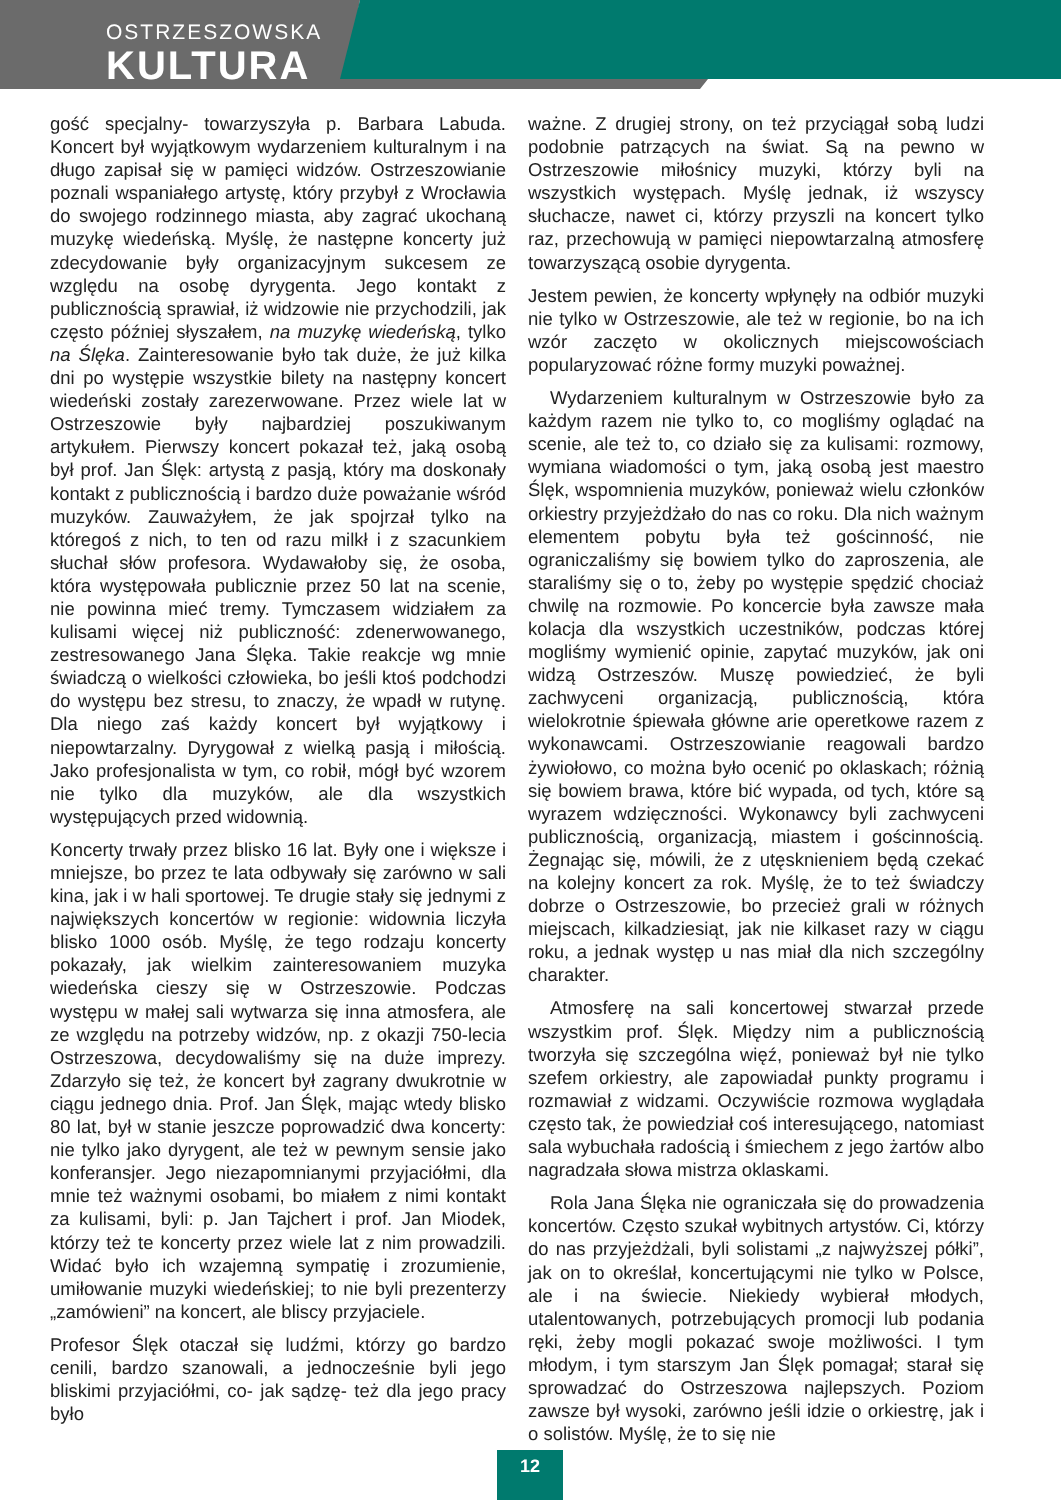OSTRZESZOWSKA
KULTURA
gość specjalny- towarzyszyła p. Barbara Labuda. Koncert był wyjątkowym wydarzeniem kulturalnym i na długo zapisał się w pamięci widzów. Ostrzeszowianie poznali wspaniałego artystę, który przybył z Wrocławia do swojego rodzinnego miasta, aby zagrać ukochaną muzykę wiedeńską. Myślę, że następne koncerty już zdecydowanie były organizacyjnym sukcesem ze względu na osobę dyrygenta. Jego kontakt z publicznością sprawiał, iż widzowie nie przychodzili, jak często później słyszałem, na muzykę wiedeńską, tylko na Ślęka. Zainteresowanie było tak duże, że już kilka dni po występie wszystkie bilety na następny koncert wiedeński zostały zarezerwowane. Przez wiele lat w Ostrzeszowie były najbardziej poszukiwanym artykułem. Pierwszy koncert pokazał też, jaką osobą był prof. Jan Ślęk: artystą z pasją, który ma doskonały kontakt z publicznością i bardzo duże poważanie wśród muzyków. Zauważyłem, że jak spojrzał tylko na któregoś z nich, to ten od razu milkł i z szacunkiem słuchał słów profesora. Wydawałoby się, że osoba, która występowała publicznie przez 50 lat na scenie, nie powinna mieć tremy. Tymczasem widziałem za kulisami więcej niż publiczność: zdenerwowanego, zestresowanego Jana Ślęka. Takie reakcje wg mnie świadczą o wielkości człowieka, bo jeśli ktoś podchodzi do występu bez stresu, to znaczy, że wpadł w rutynę. Dla niego zaś każdy koncert był wyjątkowy i niepowtarzalny. Dyrygował z wielką pasją i miłością. Jako profesjonalista w tym, co robił, mógł być wzorem nie tylko dla muzyków, ale dla wszystkich występujących przed widownią.
Koncerty trwały przez blisko 16 lat. Były one i większe i mniejsze, bo przez te lata odbywały się zarówno w sali kina, jak i w hali sportowej. Te drugie stały się jednymi z największych koncertów w regionie: widownia liczyła blisko 1000 osób. Myślę, że tego rodzaju koncerty pokazały, jak wielkim zainteresowaniem muzyka wiedeńska cieszy się w Ostrzeszowie. Podczas występu w małej sali wytwarza się inna atmosfera, ale ze względu na potrzeby widzów, np. z okazji 750-lecia Ostrzeszowa, decydowaliśmy się na duże imprezy. Zdarzyło się też, że koncert był zagrany dwukrotnie w ciągu jednego dnia. Prof. Jan Ślęk, mając wtedy blisko 80 lat, był w stanie jeszcze poprowadzić dwa koncerty: nie tylko jako dyrygent, ale też w pewnym sensie jako konferansjer. Jego niezapomnianymi przyjaciółmi, dla mnie też ważnymi osobami, bo miałem z nimi kontakt za kulisami, byli: p. Jan Tajchert i prof. Jan Miodek, którzy też te koncerty przez wiele lat z nim prowadzili. Widać było ich wzajemną sympatię i zrozumienie, umiłowanie muzyki wiedeńskiej; to nie byli prezenterzy „zamówieni” na koncert, ale bliscy przyjaciele.
Profesor Ślęk otaczał się ludźmi, którzy go bardzo cenili, bardzo szanowali, a jednocześnie byli jego bliskimi przyjaciółmi, co- jak sądzę- też dla jego pracy było
ważne. Z drugiej strony, on też przyciągał sobą ludzi podobnie patrzących na świat. Są na pewno w Ostrzeszowie miłośnicy muzyki, którzy byli na wszystkich występach. Myślę jednak, iż wszyscy słuchacze, nawet ci, którzy przyszli na koncert tylko raz, przechowują w pamięci niepowtarzalną atmosferę towarzyszącą osobie dyrygenta.
Jestem pewien, że koncerty wpłynęły na odbiór muzyki nie tylko w Ostrzeszowie, ale też w regionie, bo na ich wzór zaczęto w okolicznych miejscowościach popularyzować różne formy muzyki poważnej.
Wydarzeniem kulturalnym w Ostrzeszowie było za każdym razem nie tylko to, co mogliśmy oglądać na scenie, ale też to, co działo się za kulisami: rozmowy, wymiana wiadomości o tym, jaką osobą jest maestro Ślęk, wspomnienia muzyków, ponieważ wielu członków orkiestry przyjeżdżało do nas co roku. Dla nich ważnym elementem pobytu była też gościnność, nie ograniczaliśmy się bowiem tylko do zaproszenia, ale staraliśmy się o to, żeby po występie spędzić chociaż chwilę na rozmowie. Po koncercie była zawsze mała kolacja dla wszystkich uczestników, podczas której mogliśmy wymienić opinie, zapytać muzyków, jak oni widzą Ostrzeszów. Muszę powiedzieć, że byli zachwyceni organizacją, publicznością, która wielokrotnie śpiewała główne arie operetkowe razem z wykonawcami. Ostrzeszowianie reagowali bardzo żywiołowo, co można było ocenić po oklaskach; różnią się bowiem brawa, które bić wypada, od tych, które są wyrazem wdzięczności. Wykonawcy byli zachwyceni publicznością, organizacją, miastem i gościnnością. Żegnając się, mówili, że z utęsknieniem będą czekać na kolejny koncert za rok. Myślę, że to też świadczy dobrze o Ostrzeszowie, bo przecież grali w różnych miejscach, kilkadziesiąt, jak nie kilkaset razy w ciągu roku, a jednak występ u nas miał dla nich szczególny charakter.
Atmosferę na sali koncertowej stwarzał przede wszystkim prof. Ślęk. Między nim a publicznością tworzyła się szczególna więź, ponieważ był nie tylko szefem orkiestry, ale zapowiadał punkty programu i rozmawiał z widzami. Oczywiście rozmowa wyglądała często tak, że powiedział coś interesującego, natomiast sala wybuchała radością i śmiechem z jego żartów albo nagradzała słowa mistrza oklaskami.
Rola Jana Ślęka nie ograniczała się do prowadzenia koncertów. Często szukał wybitnych artystów. Ci, którzy do nas przyjeżdżali, byli solistami „z najwyższej półki”, jak on to określał, koncertującymi nie tylko w Polsce, ale i na świecie. Niekiedy wybierał młodych, utalentowanych, potrzebujących promocji lub podania ręki, żeby mogli pokazać swoje możliwości. I tym młodym, i tym starszym Jan Ślęk pomagał; starał się sprowadzać do Ostrzeszowa najlepszych. Poziom zawsze był wysoki, zarówno jeśli idzie o orkiestrę, jak i o solistów. Myślę, że to się nie
12